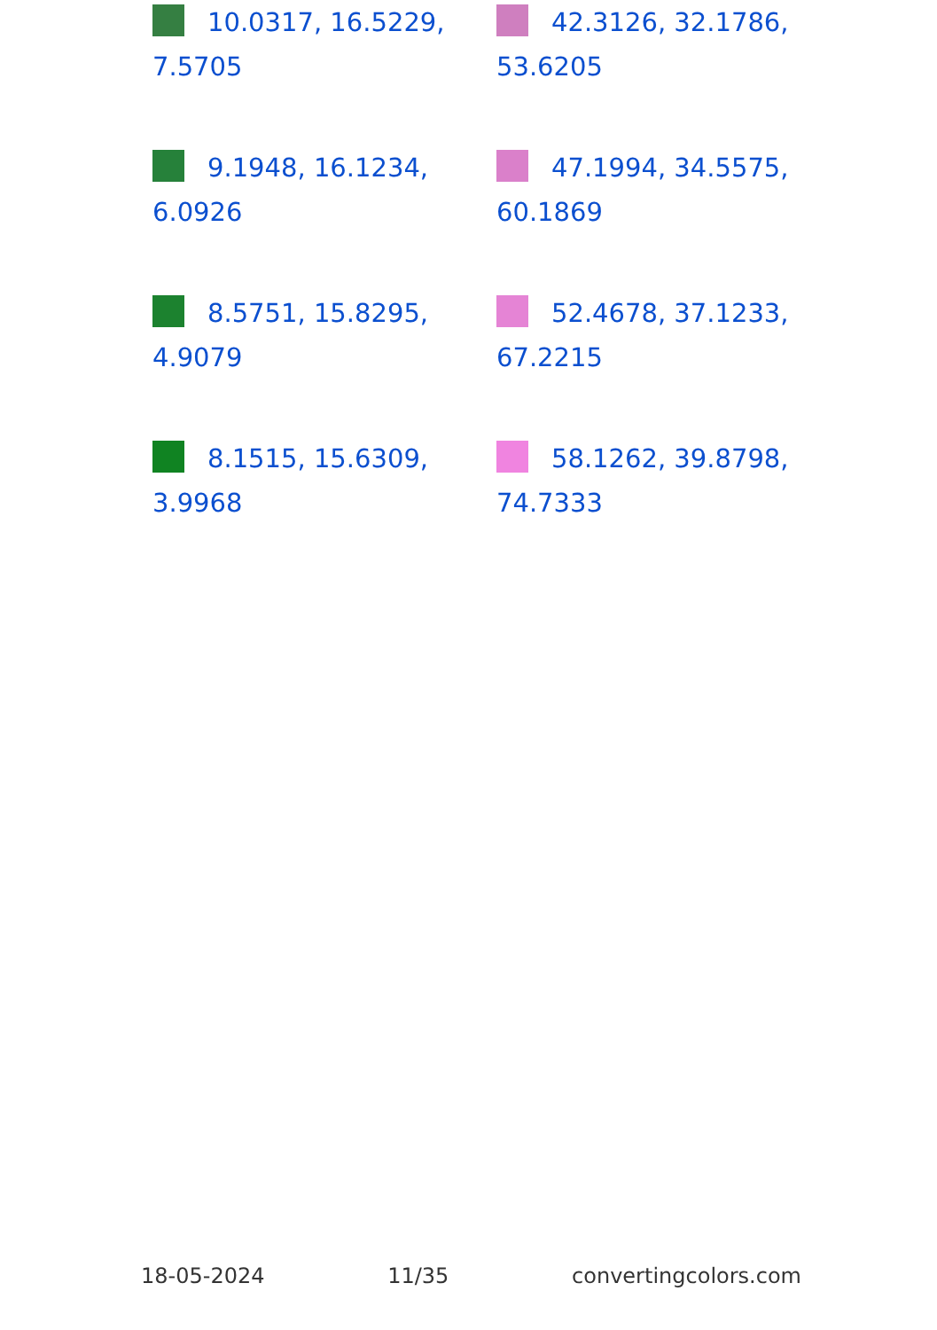10.0317, 16.5229, 7.5705
42.3126, 32.1786, 53.6205
9.1948, 16.1234, 6.0926
47.1994, 34.5575, 60.1869
8.5751, 15.8295, 4.9079
52.4678, 37.1233, 67.2215
8.1515, 15.6309, 3.9968
58.1262, 39.8798, 74.7333
18-05-2024 11/35 convertingcolors.com